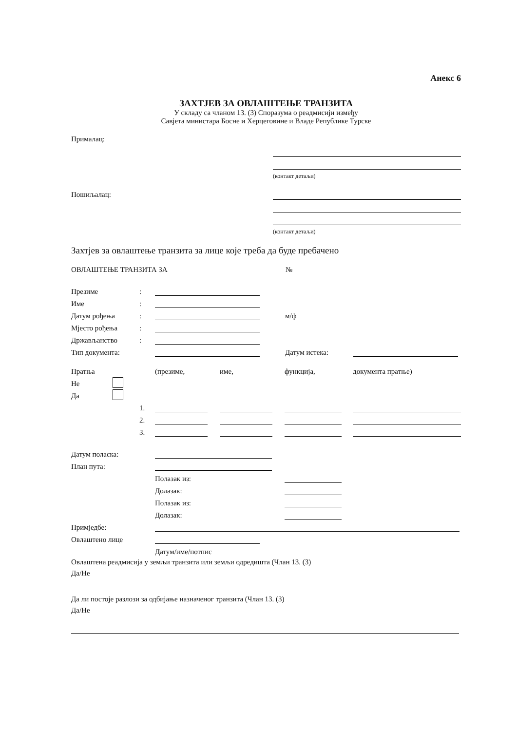Анекс 6
ЗАХТЈЕВ ЗА ОВЛАШТЕЊЕ ТРАНЗИТА
У складу са чланом 13. (3) Споразума о реадмисији између
Савјета министара Босне и Херцеговине и Владе Републике Турске
Прималац:
(контакт детаљи)
Пошиљалац:
(контакт детаљи)
Захтјев за овлаштење транзита за лице које треба да буде пребачено
ОВЛАШТЕЊЕ ТРАНЗИТА ЗА №
Презиме:
Име:
Датум рођења: м/ф
Мјесто рођења:
Држављанство:
Тип документа: Датум истека:
Пратња (презиме, име, функција, документа пратње)
Не
Да
1.
2.
3.
Датум поласка:
План пута:
Полазак из:
Долазак:
Полазак из:
Долазак:
Примједбе:
Овлаштено лице
Датум/име/потпис
Овлаштена реадмисија у земљи транзита или земљи одредишта (Члан 13. (3)
Да/Не
Да ли постоје разлози за одбијање назначеног транзита (Члан 13. (3)
Да/Не